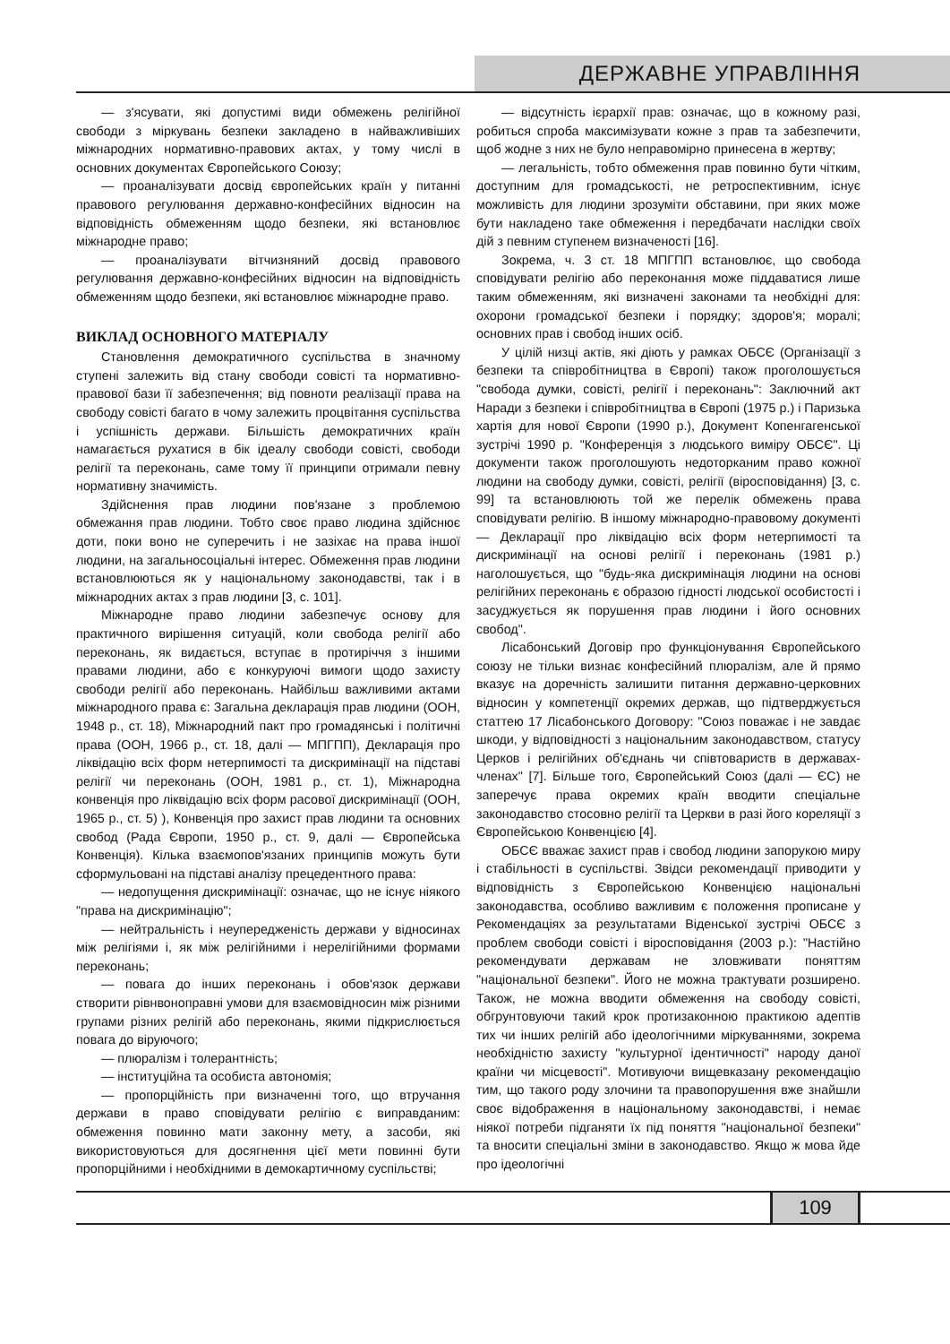ДЕРЖАВНЕ УПРАВЛІННЯ
— з'ясувати, які допустимі види обмежень релігійної свободи з міркувань безпеки закладено в найважливіших міжнародних нормативно-правових актах, у тому числі в основних документах Європейського Союзу;
— проаналізувати досвід європейських країн у питанні правового регулювання державно-конфесійних відносин на відповідність обмеженням щодо безпеки, які встановлює міжнародне право;
— проаналізувати вітчизняний досвід правового регулювання державно-конфесійних відносин на відповідність обмеженням щодо безпеки, які встановлює міжнародне право.
ВИКЛАД ОСНОВНОГО МАТЕРІАЛУ
Становлення демократичного суспільства в значному ступені залежить від стану свободи совісті та нормативно-правової бази її забезпечення; від повноти реалізації права на свободу совісті багато в чому залежить процвітання суспільства і успішність держави. Більшість демократичних країн намагається рухатися в бік ідеалу свободи совісті, свободи релігії та переконань, саме тому її принципи отримали певну нормативну значимість.
Здійснення прав людини пов'язане з проблемою обмежання прав людини. Тобто своє право людина здійснює доти, поки воно не суперечить і не зазіхає на права іншої людини, на загальносоціальні інтерес. Обмеження прав людини встановлюються як у національному законодавстві, так і в міжнародних актах з прав людини [3, с. 101].
Міжнародне право людини забезпечує основу для практичного вирішення ситуацій, коли свобода релігії або переконань, як видається, вступає в протиріччя з іншими правами людини, або є конкуруючі вимоги щодо захисту свободи релігії або переконань. Найбільш важливими актами міжнародного права є: Загальна декларація прав людини (ООН, 1948 р., ст. 18), Міжнародний пакт про громадянські і політичні права (ООН, 1966 р., ст. 18, далі — МПГПП), Декларація про ліквідацію всіх форм нетерпимості та дискримінації на підставі релігії чи переконань (ООН, 1981 р., ст. 1), Міжнародна конвенція про ліквідацію всіх форм расової дискримінації (ООН, 1965 р., ст. 5) ), Конвенція про захист прав людини та основних свобод (Рада Європи, 1950 р., ст. 9, далі — Європейська Конвенція). Кілька взаємопов'язаних принципів можуть бути сформульовані на підставі аналізу прецедентного права:
— недопущення дискримінації: означає, що не існує ніякого "права на дискримінацію";
— нейтральність і неупередженість держави у відносинах між релігіями і, як між релігійними і нерелігійними формами переконань;
— повага до інших переконань і обов'язок держави створити рівнвоноправні умови для взаємовідносин між різними групами різних релігій або переконань, якими підкрислюється повага до віруючого;
— плюралізм і толерантність;
— інституційна та особиста автономія;
— пропорційність при визначенні того, що втручання держави в право сповідувати релігію є виправданим: обмеження повинно мати законну мету, а засоби, які використовуються для досягнення цієї мети повинні бути пропорційними і необхідними в демокартичному суспільстві;
— відсутність ієрархії прав: означає, що в кожному разі, робиться спроба максимізувати кожне з прав та забезпечити, щоб жодне з них не було неправомірно принесена в жертву;
— легальність, тобто обмеження прав повинно бути чітким, доступним для громадськості, не ретроспективним, існує можливість для людини зрозуміти обставини, при яких може бути накладено таке обмеження і передбачати наслідки своїх дій з певним ступенем визначеності [16].
Зокрема, ч. 3 ст. 18 МПГПП встановлює, що свобода сповідувати релігію або переконання може піддаватися лише таким обмеженням, які визначені законами та необхідні для: охорони громадської безпеки і порядку; здоров'я; моралі; основних прав і свобод інших осіб.
У цілій низці актів, які діють у рамках ОБСЄ (Організації з безпеки та співробітництва в Європі) також проголошується "свобода думки, совісті, релігії і переконань": Заключний акт Наради з безпеки і співробітництва в Європі (1975 р.) і Паризька хартія для нової Європи (1990 р.), Документ Копенгагенської зустрічі 1990 р. "Конференція з людського виміру ОБСЄ". Ці документи також проголошують недоторканим право кожної людини на свободу думки, совісті, релігії (віросповідання) [3, с. 99] та встановлюють той же перелік обмежень права сповідувати релігію. В іншому міжнародно-правовому документі — Декларації про ліквідацію всіх форм нетерпимості та дискримінації на основі релігії і переконань (1981 р.) наголошується, що "будь-яка дискримінація людини на основі релігійних переконань є образою гідності людської особистості і засуджується як порушення прав людини і його основних свобод".
Лісабонський Договір про функціонування Європейського союзу не тільки визнає конфесійний плюралізм, але й прямо вказує на доречність залишити питання державно-церковних відносин у компетенції окремих держав, що підтверджується статтею 17 Лісабонського Договору: "Союз поважає і не завдає шкоди, у відповідності з національним законодавством, статусу Церков і релігійних об'єднань чи співтовариств в державах-членах" [7]. Більше того, Європейський Союз (далі — ЄС) не заперечує права окремих країн вводити спеціальне законодавство стосовно релігії та Церкви в разі його кореляції з Європейською Конвенцією [4].
ОБСЄ вважає захист прав і свобод людини запорукою миру і стабільності в суспільстві. Звідси рекомендації приводити у відповідність з Європейською Конвенцією національні законодавства, особливо важливим є положення прописане у Рекомендаціях за результатами Віденської зустрічі ОБСЄ з проблем свободи совісті і віросповідання (2003 р.): "Настійно рекомендувати державам не зловживати поняттям "національної безпеки". Його не можна трактувати розширено. Також, не можна вводити обмеження на свободу совісті, обгрунтовуючи такий крок протизаконною практикою адептів тих чи інших релігій або ідеологічними міркуваннями, зокрема необхідністю захисту "культурної ідентичності" народу даної країни чи місцевості". Мотивуючи вищевказану рекомендацію тим, що такого роду злочини та правопорушення вже знайшли своє відображення в національному законодавстві, і немає ніякої потреби підганяти їх під поняття "національної безпеки" та вносити спеціальні зміни в законодавство. Якщо ж мова йде про ідеологічні
109